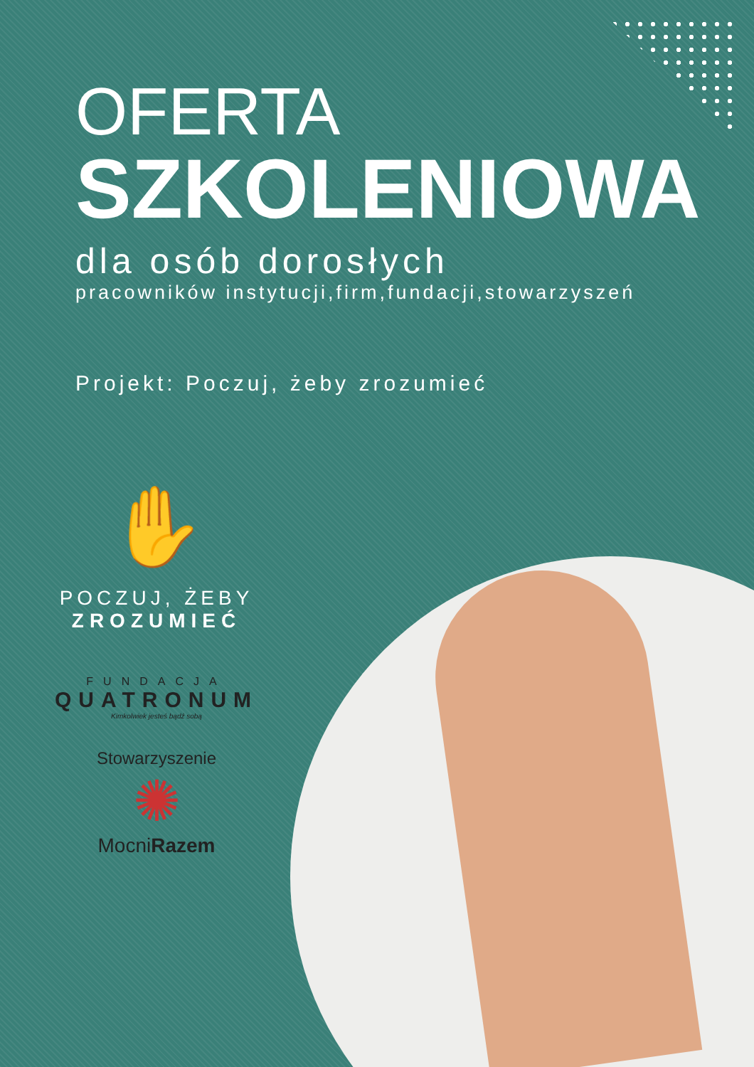OFERTA
SZKOLENIOWA
dla osób dorosłych
pracowników instytucji,firm,fundacji,stowarzyszeń
Projekt: Poczuj, żeby zrozumieć
✋
POCZUJ, ŻEBY
ZROZUMIEĆ
FUNDACJA
QUATRONUM
Kimkolwiek jesteś bądź sobą
Stowarzyszenie
✺
MocniRazem